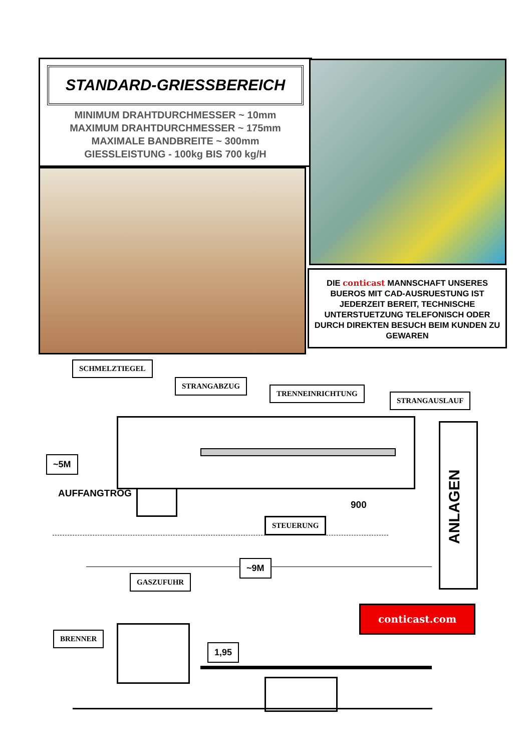STANDARD-GRIESSBEREICH
MINIMUM DRAHTDURCHMESSER ~ 10mm
MAXIMUM DRAHTDURCHMESSER ~ 175mm
MAXIMALE BANDBREITE ~ 300mm
GIESSLEISTUNG - 100kg BIS 700 kg/H
DIE conticast MANNSCHAFT UNSERES BUEROS MIT CAD-AUSRUESTUNG IST JEDERZEIT BEREIT, TECHNISCHE UNTERSTUETZUNG TELEFONISCH ODER DURCH DIREKTEN BESUCH BEIM KUNDEN ZU GEWAREN
ANLAGEN
SCHMELZTIEGEL
STRANGABZUG
TRENNEINRICHTUNG
STRANGAUSLAUF
~5M
AUFFANGTROG
900
STEUERUNG
~9M
GASZUFUHR
BRENNER
1,95
conticast.com